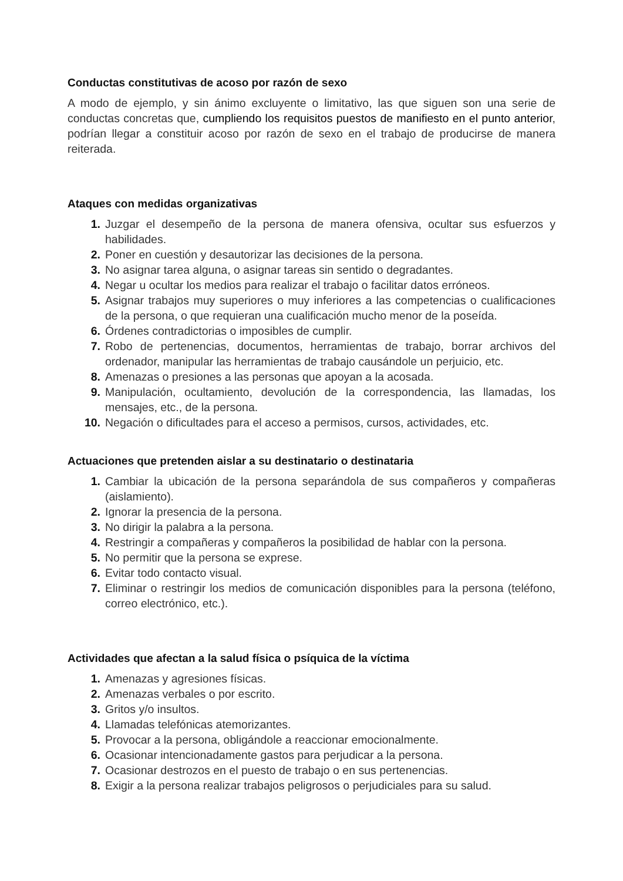Conductas constitutivas de acoso por razón de sexo
A modo de ejemplo, y sin ánimo excluyente o limitativo, las que siguen son una serie de conductas concretas que, cumpliendo los requisitos puestos de manifiesto en el punto anterior, podrían llegar a constituir acoso por razón de sexo en el trabajo de producirse de manera reiterada.
Ataques con medidas organizativas
1. Juzgar el desempeño de la persona de manera ofensiva, ocultar sus esfuerzos y habilidades.
2. Poner en cuestión y desautorizar las decisiones de la persona.
3. No asignar tarea alguna, o asignar tareas sin sentido o degradantes.
4. Negar u ocultar los medios para realizar el trabajo o facilitar datos erróneos.
5. Asignar trabajos muy superiores o muy inferiores a las competencias o cualificaciones de la persona, o que requieran una cualificación mucho menor de la poseída.
6. Órdenes contradictorias o imposibles de cumplir.
7. Robo de pertenencias, documentos, herramientas de trabajo, borrar archivos del ordenador, manipular las herramientas de trabajo causándole un perjuicio, etc.
8. Amenazas o presiones a las personas que apoyan a la acosada.
9. Manipulación, ocultamiento, devolución de la correspondencia, las llamadas, los mensajes, etc., de la persona.
10. Negación o dificultades para el acceso a permisos, cursos, actividades, etc.
Actuaciones que pretenden aislar a su destinatario o destinataria
1. Cambiar la ubicación de la persona separándola de sus compañeros y compañeras (aislamiento).
2. Ignorar la presencia de la persona.
3. No dirigir la palabra a la persona.
4. Restringir a compañeras y compañeros la posibilidad de hablar con la persona.
5. No permitir que la persona se exprese.
6. Evitar todo contacto visual.
7. Eliminar o restringir los medios de comunicación disponibles para la persona (teléfono, correo electrónico, etc.).
Actividades que afectan a la salud física o psíquica de la víctima
1. Amenazas y agresiones físicas.
2. Amenazas verbales o por escrito.
3. Gritos y/o insultos.
4. Llamadas telefónicas atemorizantes.
5. Provocar a la persona, obligándole a reaccionar emocionalmente.
6. Ocasionar intencionadamente gastos para perjudicar a la persona.
7. Ocasionar destrozos en el puesto de trabajo o en sus pertenencias.
8. Exigir a la persona realizar trabajos peligrosos o perjudiciales para su salud.